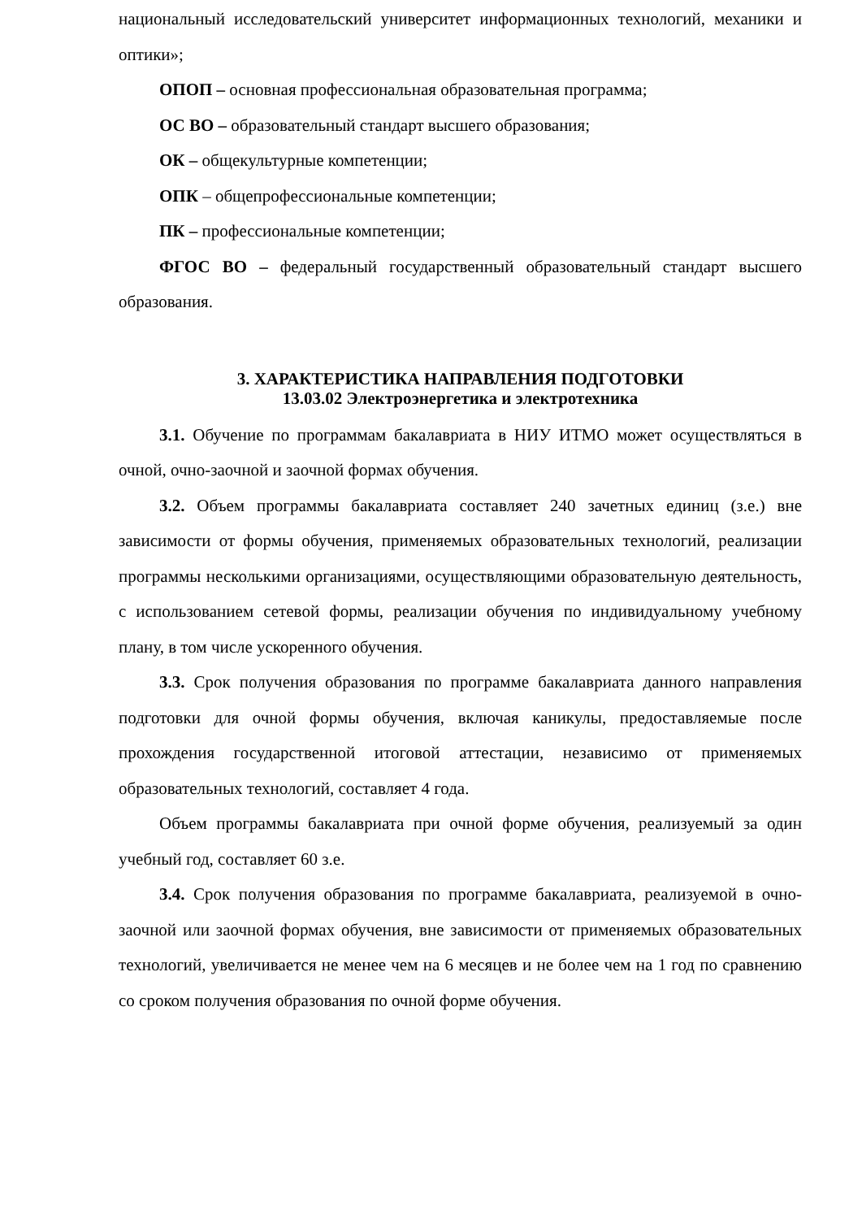национальный исследовательский университет информационных технологий, механики и оптики»;
ОПОП – основная профессиональная образовательная программа;
ОС ВО – образовательный стандарт высшего образования;
ОК – общекультурные компетенции;
ОПК – общепрофессиональные компетенции;
ПК – профессиональные компетенции;
ФГОС ВО – федеральный государственный образовательный стандарт высшего образования.
3. ХАРАКТЕРИСТИКА НАПРАВЛЕНИЯ ПОДГОТОВКИ
13.03.02 Электроэнергетика и электротехника
3.1. Обучение по программам бакалавриата в НИУ ИТМО может осуществляться в очной, очно-заочной и заочной формах обучения.
3.2. Объем программы бакалавриата составляет 240 зачетных единиц (з.е.) вне зависимости от формы обучения, применяемых образовательных технологий, реализации программы несколькими организациями, осуществляющими образовательную деятельность, с использованием сетевой формы, реализации обучения по индивидуальному учебному плану, в том числе ускоренного обучения.
3.3. Срок получения образования по программе бакалавриата данного направления подготовки для очной формы обучения, включая каникулы, предоставляемые после прохождения государственной итоговой аттестации, независимо от применяемых образовательных технологий, составляет 4 года.
Объем программы бакалавриата при очной форме обучения, реализуемый за один учебный год, составляет 60 з.е.
3.4. Срок получения образования по программе бакалавриата, реализуемой в очно-заочной или заочной формах обучения, вне зависимости от применяемых образовательных технологий, увеличивается не менее чем на 6 месяцев и не более чем на 1 год по сравнению со сроком получения образования по очной форме обучения.